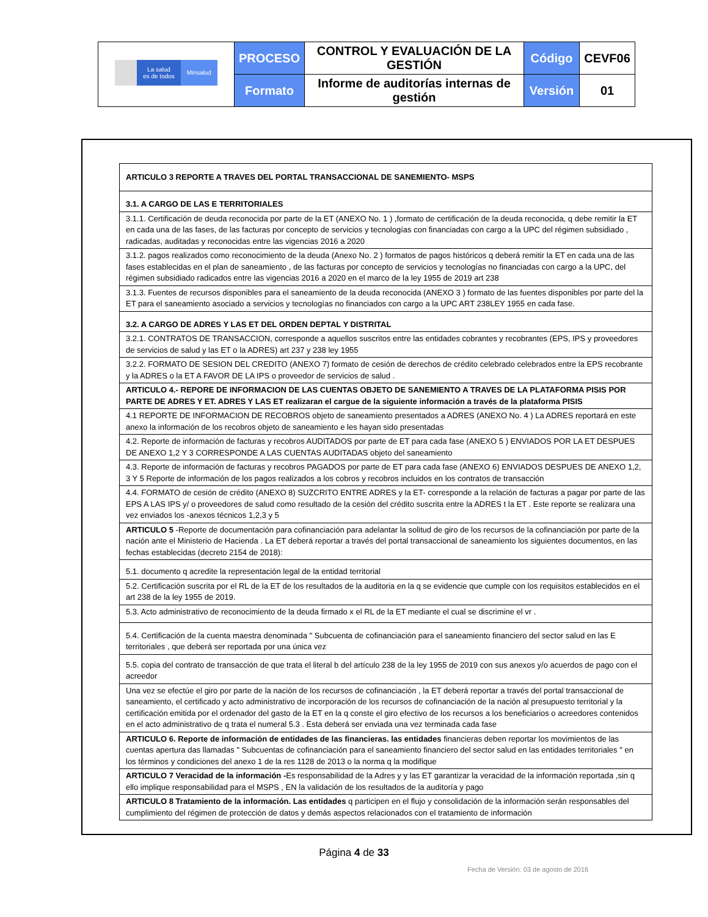| La salud es de todos Minsalud | PROCESO | CONTROL Y EVALUACIÓN DE LA GESTIÓN | Código | CEVF06 |
| | Formato | Informe de auditorías internas de gestión | Versión | 01 |
| ARTICULO 3 REPORTE A TRAVES DEL PORTAL TRANSACCIONAL DE SANEMIENTO- MSPS |
| 3.1. A CARGO DE LAS E TERRITORIALES |
| 3.1.1. Certificación de deuda reconocida por parte de la ET (ANEXO No. 1 ) ,formato de certificación de la deuda reconocida, q debe remitir la ET en cada una de las fases, de las facturas por concepto de servicios y tecnologías con financiadas con cargo a la UPC del régimen subsidiado , radicadas, auditadas y reconocidas entre las vigencias 2016 a 2020 |
| 3.1.2. pagos realizados como reconocimiento de la deuda (Anexo No. 2 ) formatos de pagos históricos q deberá remitir la ET en cada una de las fases establecidas en el plan de saneamiento , de las facturas por concepto de servicios y tecnologías no financiadas con cargo a la UPC, del régimen subsidiado radicados entre las vigencias 2016 a 2020 en el marco de la ley 1955 de 2019 art 238 |
| 3.1.3. Fuentes de recursos disponibles para el saneamiento de la deuda reconocida (ANEXO 3 ) formato de las fuentes disponibles por parte del la ET para el saneamiento asociado a servicios y tecnologías no financiados con cargo a la UPC ART 238LEY 1955 en cada fase. |
| 3.2. A CARGO DE ADRES Y LAS ET DEL ORDEN DEPTAL Y DISTRITAL |
| 3.2.1. CONTRATOS DE TRANSACCION, corresponde a aquellos suscritos entre las entidades cobrantes y recobrantes (EPS, IPS y proveedores de servicios de salud y las ET o la ADRES) art 237 y 238 ley 1955 |
| 3.2.2. FORMATO DE SESION DEL CREDITO (ANEXO 7) formato de cesión de derechos de crédito celebrado celebrados entre la EPS recobrante y la ADRES o la ET A FAVOR DE LA IPS o proveedor de servicios de salud . |
| ARTICULO 4.- REPORE DE INFORMACION DE LAS CUENTAS OBJETO DE SANEMIENTO A TRAVES DE LA PLATAFORMA PISIS POR PARTE DE ADRES Y ET. ADRES Y LAS ET realizaran el cargue de la siguiente información a través de la plataforma PISIS |
| 4.1 REPORTE DE INFORMACION DE RECOBROS objeto de saneamiento presentados a ADRES (ANEXO No. 4 ) La ADRES reportará en este anexo la información de los recobros objeto de saneamiento e les hayan sido presentadas |
| 4.2. Reporte de información de facturas y recobros AUDITADOS por parte de ET para cada fase (ANEXO 5 ) ENVIADOS POR LA ET DESPUES DE ANEXO 1,2 Y 3 CORRESPONDE A LAS CUENTAS AUDITADAS objeto del saneamiento |
| 4.3. Reporte de información de facturas y recobros PAGADOS por parte de ET para cada fase (ANEXO 6) ENVIADOS DESPUES DE ANEXO 1,2, 3 Y 5 Reporte de información de los pagos realizados a los cobros y recobros incluidos en los contratos de transacción |
| 4.4. FORMATO de cesión de crédito (ANEXO 8) SUZCRITO ENTRE ADRES y la ET- corresponde a la relación de facturas a pagar por parte de las EPS A LAS IPS y/ o proveedores de salud como resultado de la cesión del crédito suscrita entre la ADRES t la ET . Este reporte se realizara una vez enviados los -anexos técnicos 1,2,3 y 5 |
| ARTICULO 5 -Reporte de documentación para cofinanciación para adelantar la solitud de giro de los recursos de la cofinanciación por parte de la nación ante el Ministerio de Hacienda . La ET deberá reportar a través del portal transaccional de saneamiento los siguientes documentos, en las fechas establecidas (decreto 2154 de 2018): |
| 5.1. documento q acredite la representación legal de la entidad territorial |
| 5.2. Certificación suscrita por el RL de la ET de los resultados de la auditoria en la q se evidencie que cumple con los requisitos establecidos en el art 238 de la ley 1955 de 2019. |
| 5.3. Acto administrativo de reconocimiento de la deuda firmado x el RL de la ET mediante el cual se discrimine el vr . |
| 5.4. Certificación de la cuenta maestra denominada " Subcuenta de cofinanciación para el saneamiento financiero del sector salud en las E territoriales , que deberá ser reportada por una única vez |
| 5.5. copia del contrato de transacción de que trata el literal b del artículo 238 de la ley 1955 de 2019 con sus anexos y/o acuerdos de pago con el acreedor |
| Una vez se efectúe el giro por parte de la nación de los recursos de cofinanciación , la ET deberá reportar a través del portal transaccional de saneamiento, el certificado y acto administrativo de incorporación de los recursos de cofinanciación de la nación al presupuesto territorial y la certificación emitida por el ordenador del gasto de la ET en la q conste el giro efectivo de los recursos a los beneficiarios o acreedores contenidos en el acto administrativo de q trata el numeral 5.3 . Esta deberá ser enviada una vez terminada cada fase |
| ARTICULO 6. Reporte de información de entidades de las financieras. las entidades financieras deben reportar los movimientos de las cuentas apertura das llamadas " Subcuentas de cofinanciación para el saneamiento financiero del sector salud en las entidades territoriales " en los términos y condiciones del anexo 1 de la res 1128 de 2013 o la norma q la modifique |
| ARTICULO 7 Veracidad de la información - Es responsabilidad de la Adres y y las ET garantizar la veracidad de la información reportada ,sin q ello implique responsabilidad para el MSPS , EN la validación de los resultados de la auditoría y pago |
| ARTICULO 8 Tratamiento de la información. Las entidades q participen en el flujo y consolidación de la información serán responsables del cumplimiento del régimen de protección de datos y demás aspectos relacionados con el tratamiento de información |
Página 4 de 33
Fecha de Versión: 03 de agosto de 2016